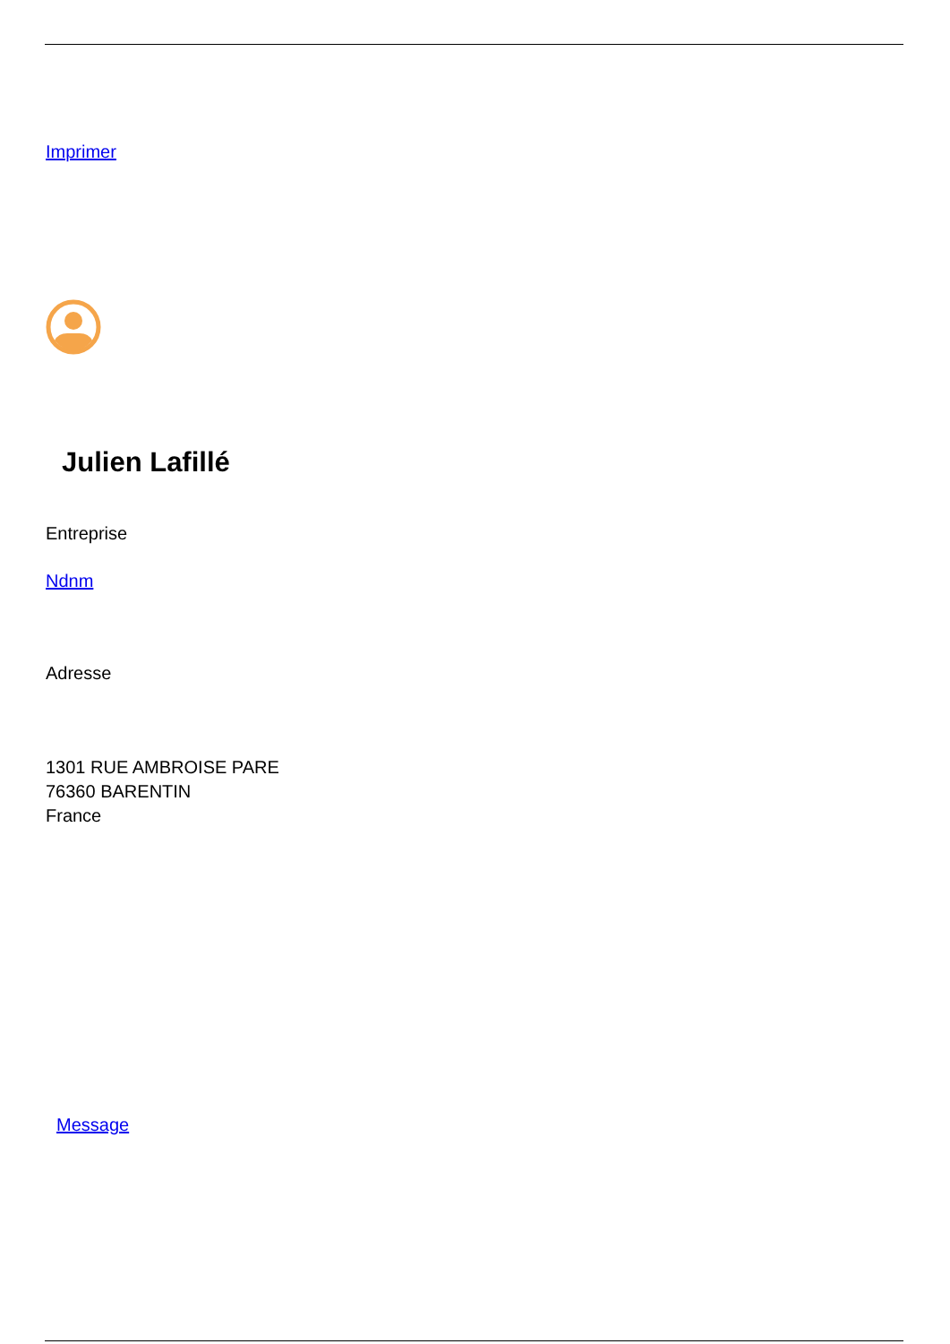Imprimer
Julien Lafillé
Entreprise
Ndnm
Adresse
1301 RUE AMBROISE PARE
76360 BARENTIN
France
Message